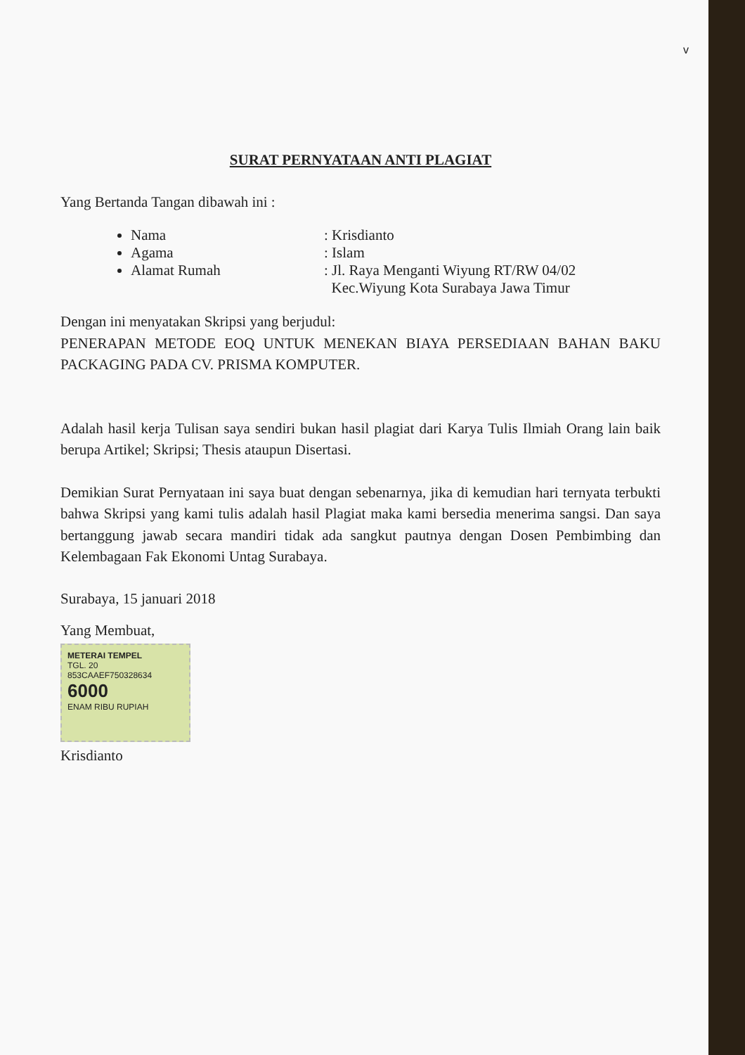v
SURAT PERNYATAAN ANTI PLAGIAT
Yang Bertanda Tangan dibawah ini :
Nama: Krisdianto
Agama: Islam
Alamat Rumah: Jl. Raya Menganti Wiyung RT/RW 04/02
Kec.Wiyung Kota Surabaya Jawa Timur
Dengan ini menyatakan Skripsi yang berjudul:
PENERAPAN METODE EOQ UNTUK MENEKAN BIAYA PERSEDIAAN BAHAN BAKU PACKAGING PADA CV. PRISMA KOMPUTER.
Adalah hasil kerja Tulisan saya sendiri bukan hasil plagiat dari Karya Tulis Ilmiah Orang lain baik berupa Artikel; Skripsi; Thesis ataupun Disertasi.
Demikian Surat Pernyataan ini saya buat dengan sebenarnya, jika di kemudian hari ternyata terbukti bahwa Skripsi yang kami tulis adalah hasil Plagiat maka kami bersedia menerima sangsi. Dan saya bertanggung jawab secara mandiri tidak ada sangkut pautnya dengan Dosen Pembimbing dan Kelembagaan Fak Ekonomi Untag Surabaya.
Surabaya, 15 januari 2018
Yang Membuat,
METERAI TEMPEL
TGL. 20
853CAAEF750328634
6000
ENAM RIBU RUPIAH
Krisdianto